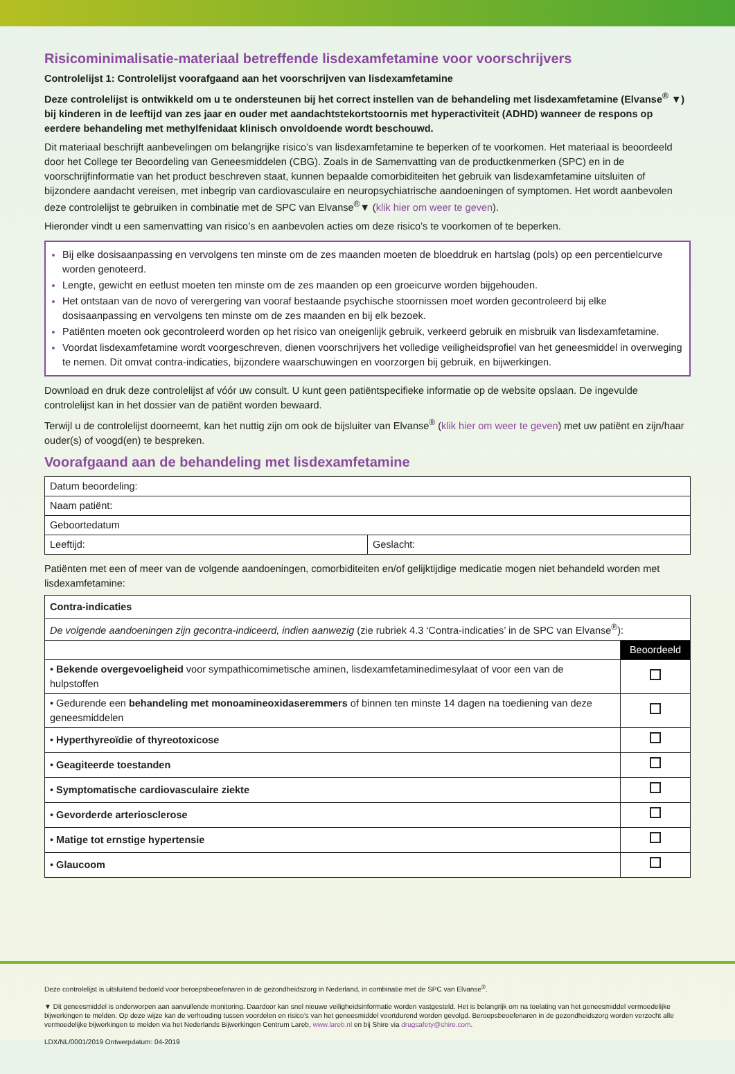Risicominimalisatie-materiaal betreffende lisdexamfetamine voor voorschrijvers
Controlelijst 1: Controlelijst voorafgaand aan het voorschrijven van lisdexamfetamine
Deze controlelijst is ontwikkeld om u te ondersteunen bij het correct instellen van de behandeling met lisdexamfetamine (Elvanse<sup>®</sup> ▼) bij kinderen in de leeftijd van zes jaar en ouder met aandachtstekortstoornis met hyperactiviteit (ADHD) wanneer de respons op eerdere behandeling met methylfenidaat klinisch onvoldoende wordt beschouwd.
Dit materiaal beschrijft aanbevelingen om belangrijke risico’s van lisdexamfetamine te beperken of te voorkomen. Het materiaal is beoordeeld door het College ter Beoordeling van Geneesmiddelen (CBG). Zoals in de Samenvatting van de productkenmerken (SPC) en in de voorschrijfinformatie van het product beschreven staat, kunnen bepaalde comorbiditeiten het gebruik van lisdexamfetamine uitsluiten of bijzondere aandacht vereisen, met inbegrip van cardiovasculaire en neuropsychiatrische aandoeningen of symptomen. Het wordt aanbevolen deze controlelijst te gebruiken in combinatie met de SPC van Elvanse<sup>®</sup>▼ (klik hier om weer te geven).
Hieronder vindt u een samenvatting van risico’s en aanbevolen acties om deze risico’s te voorkomen of te beperken.
Bij elke dosisaanpassing en vervolgens ten minste om de zes maanden moeten de bloeddruk en hartslag (pols) op een percentielcurve worden genoteerd.
Lengte, gewicht en eetlust moeten ten minste om de zes maanden op een groeicurve worden bijgehouden.
Het ontstaan van de novo of verergering van vooraf bestaande psychische stoornissen moet worden gecontroleerd bij elke dosisaanpassing en vervolgens ten minste om de zes maanden en bij elk bezoek.
Patiënten moeten ook gecontroleerd worden op het risico van oneigenlijk gebruik, verkeerd gebruik en misbruik van lisdexamfetamine.
Voordat lisdexamfetamine wordt voorgeschreven, dienen voorschrijvers het volledige veiligheidsprofiel van het geneesmiddel in overweging te nemen. Dit omvat contra-indicaties, bijzondere waarschuwingen en voorzorgen bij gebruik, en bijwerkingen.
Download en druk deze controlelijst af vóór uw consult. U kunt geen patiëntspecifieke informatie op de website opslaan. De ingevulde controlelijst kan in het dossier van de patiënt worden bewaard.
Terwijl u de controlelijst doorneemt, kan het nuttig zijn om ook de bijsluiter van Elvanse<sup>®</sup> (klik hier om weer te geven) met uw patiënt en zijn/haar ouder(s) of voogd(en) te bespreken.
Voorafgaand aan de behandeling met lisdexamfetamine
| Datum beoordeling: | |
| Naam patiënt: | |
| Geboortedatum | |
| Leeftijd: | Geslacht: |
Patiënten met een of meer van de volgende aandoeningen, comorbiditeiten en/of gelijktijdige medicatie mogen niet behandeld worden met lisdexamfetamine:
| Contra-indicaties | |
| --- | --- |
| De volgende aandoeningen zijn gecontra-indiceerd, indien aanwezig (zie rubriek 4.3 ‘Contra-indicaties’ in de SPC van Elvanse<sup>®</sup>): | |
| | Beoordeeld |
| • Bekende overgevoeligheid voor sympathicomimetische aminen, lisdexamfetaminedimesylaat of voor een van de hulpstoffen | |
| • Gedurende een behandeling met monoamineoxidaseremmers of binnen ten minste 14 dagen na toediening van deze geneesmiddelen | |
| • Hyperthyreoïdie of thyreotoxicose | |
| • Geagiteerde toestanden | |
| • Symptomatische cardiovasculaire ziekte | |
| • Gevorderde arteriosclerose | |
| • Matige tot ernstige hypertensie | |
| • Glaucoom | |
Deze controlelijst is uitsluitend bedoeld voor beroepsbeoefenaren in de gezondheidszorg in Nederland, in combinatie met de SPC van Elvanse<sup>®</sup>.
▼ Dit geneesmiddel is onderworpen aan aanvullende monitoring. Daardoor kan snel nieuwe veiligheidsinformatie worden vastgesteld. Het is belangrijk om na toelating van het geneesmiddel vermoedelijke bijwerkingen te melden. Op deze wijze kan de verhouding tussen voordelen en risico’s van het geneesmiddel voortdurend worden gevolgd. Beroepsbeoefenaren in de gezondheidszorg worden verzocht alle vermoedelijke bijwerkingen te melden via het Nederlands Bijwerkingen Centrum Lareb, www.lareb.nl en bij Shire via drugsafety@shire.com.
LDX/NL/0001/2019 Ontwerpdatum: 04-2019